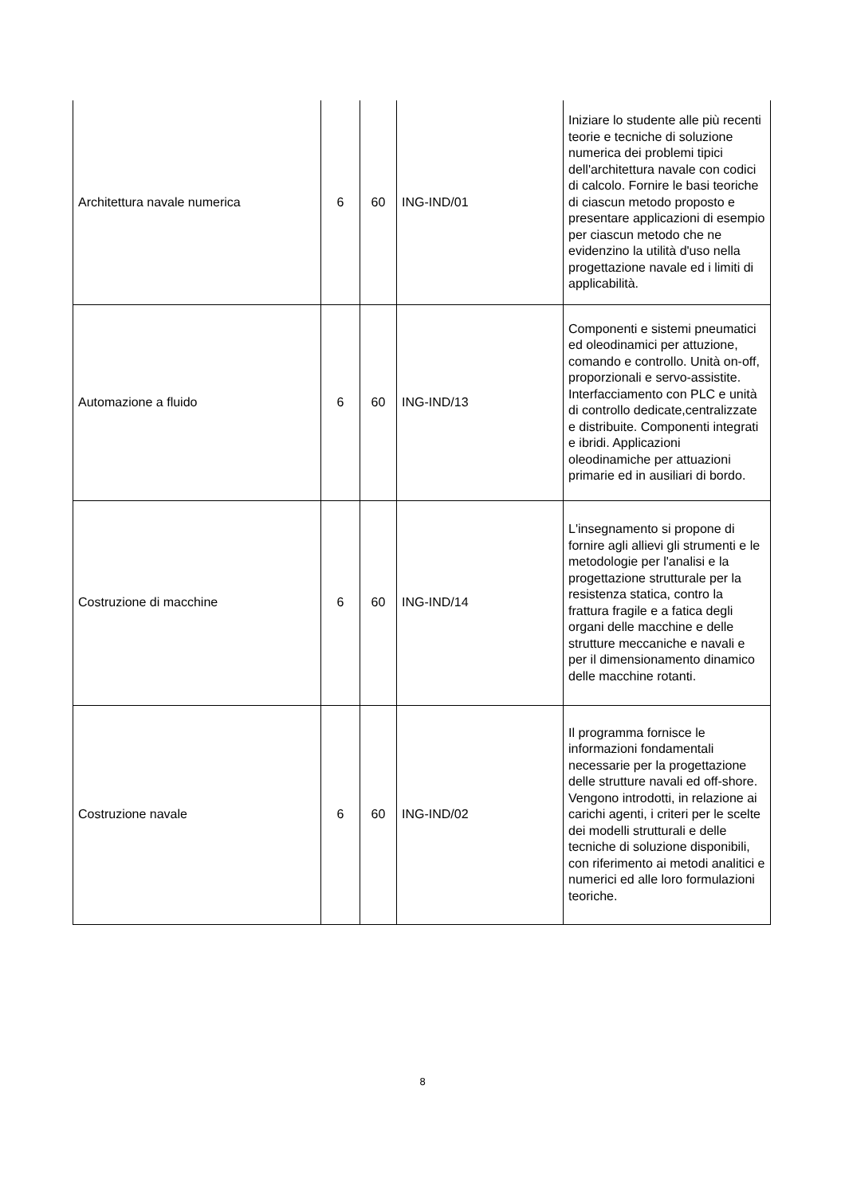| Architettura navale numerica | 6 | 60 | ING-IND/01 | Iniziare lo studente alle più recenti teorie e tecniche di soluzione numerica dei problemi tipici dell'architettura navale con codici di calcolo. Fornire le basi teoriche di ciascun metodo proposto e presentare applicazioni di esempio per ciascun metodo che ne evidenzino la utilità d'uso nella progettazione navale ed i limiti di applicabilità. |
| Automazione a fluido | 6 | 60 | ING-IND/13 | Componenti e sistemi pneumatici ed oleodinamici per attuzione, comando e controllo. Unità on-off, proporzionali e servo-assistite. Interfacciamento con PLC e unità di controllo dedicate,centralizzate e distribuite. Componenti integrati e ibridi. Applicazioni oleodinamiche per attuazioni primarie ed in ausiliari di bordo. |
| Costruzione di macchine | 6 | 60 | ING-IND/14 | L'insegnamento si propone di fornire agli allievi gli strumenti e le metodologie per l'analisi e la progettazione strutturale per la resistenza statica, contro la frattura fragile e a fatica degli organi delle macchine e delle strutture meccaniche e navali e per il dimensionamento dinamico delle macchine rotanti. |
| Costruzione navale | 6 | 60 | ING-IND/02 | Il programma fornisce le informazioni fondamentali necessarie per la progettazione delle strutture navali ed off-shore. Vengono introdotti, in relazione ai carichi agenti, i criteri per le scelte dei modelli strutturali e delle tecniche di soluzione disponibili, con riferimento ai metodi analitici e numerici ed alle loro formulazioni teoriche. |
8